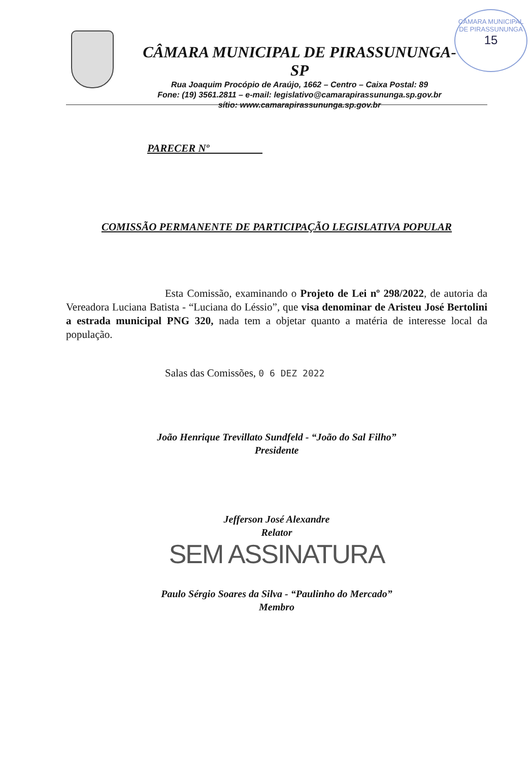CÂMARA MUNICIPAL DE PIRASSUNUNGA-SP
Rua Joaquim Procópio de Araújo, 1662 – Centro – Caixa Postal: 89
Fone: (19) 3561.2811 – e-mail: legislativo@camarapirassununga.sp.gov.br
sítio: www.camarapirassununga.sp.gov.br
CÂMARA MUNICIPAL DE PIRASSUNUNGA
15
PARECER Nº
COMISSÃO PERMANENTE DE PARTICIPAÇÃO LEGISLATIVA POPULAR
Esta Comissão, examinando o Projeto de Lei nº 298/2022, de autoria da Vereadora Luciana Batista - “Luciana do Léssio”, que visa denominar de Aristeu José Bertolini a estrada municipal PNG 320, nada tem a objetar quanto a matéria de interesse local da população.
Salas das Comissões, 0 6 DEZ 2022
João Henrique Trevillato Sundfeld - “João do Sal Filho”
Presidente
Jefferson José Alexandre
Relator
SEM ASSINATURA
Paulo Sérgio Soares da Silva - “Paulinho do Mercado”
Membro